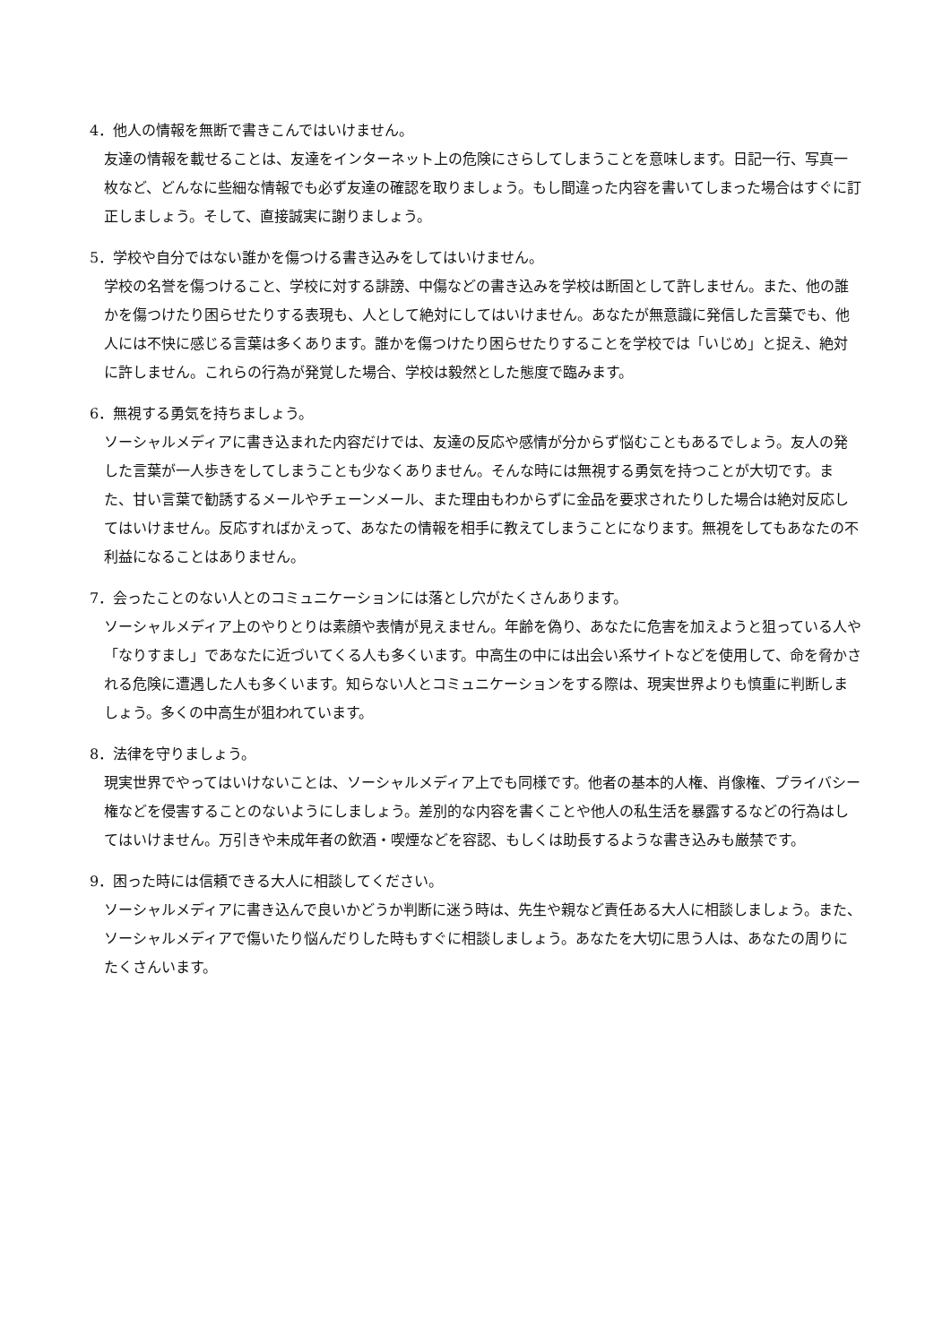4．他人の情報を無断で書きこんではいけません。
友達の情報を載せることは、友達をインターネット上の危険にさらしてしまうことを意味します。日記一行、写真一枚など、どんなに些細な情報でも必ず友達の確認を取りましょう。もし間違った内容を書いてしまった場合はすぐに訂正しましょう。そして、直接誠実に謝りましょう。
5．学校や自分ではない誰かを傷つける書き込みをしてはいけません。
学校の名誉を傷つけること、学校に対する誹謗、中傷などの書き込みを学校は断固として許しません。また、他の誰かを傷つけたり困らせたりする表現も、人として絶対にしてはいけません。あなたが無意識に発信した言葉でも、他人には不快に感じる言葉は多くあります。誰かを傷つけたり困らせたりすることを学校では「いじめ」と捉え、絶対に許しません。これらの行為が発覚した場合、学校は毅然とした態度で臨みます。
6．無視する勇気を持ちましょう。
ソーシャルメディアに書き込まれた内容だけでは、友達の反応や感情が分からず悩むこともあるでしょう。友人の発した言葉が一人歩きをしてしまうことも少なくありません。そんな時には無視する勇気を持つことが大切です。また、甘い言葉で勧誘するメールやチェーンメール、また理由もわからずに金品を要求されたりした場合は絶対反応してはいけません。反応すればかえって、あなたの情報を相手に教えてしまうことになります。無視をしてもあなたの不利益になることはありません。
7．会ったことのない人とのコミュニケーションには落とし穴がたくさんあります。
ソーシャルメディア上のやりとりは素顔や表情が見えません。年齢を偽り、あなたに危害を加えようと狙っている人や「なりすまし」であなたに近づいてくる人も多くいます。中高生の中には出会い系サイトなどを使用して、命を脅かされる危険に遭遇した人も多くいます。知らない人とコミュニケーションをする際は、現実世界よりも慎重に判断しましょう。多くの中高生が狙われています。
8．法律を守りましょう。
現実世界でやってはいけないことは、ソーシャルメディア上でも同様です。他者の基本的人権、肖像権、プライバシー権などを侵害することのないようにしましょう。差別的な内容を書くことや他人の私生活を暴露するなどの行為はしてはいけません。万引きや未成年者の飲酒・喫煙などを容認、もしくは助長するような書き込みも厳禁です。
9．困った時には信頼できる大人に相談してください。
ソーシャルメディアに書き込んで良いかどうか判断に迷う時は、先生や親など責任ある大人に相談しましょう。また、ソーシャルメディアで傷いたり悩んだりした時もすぐに相談しましょう。あなたを大切に思う人は、あなたの周りにたくさんいます。